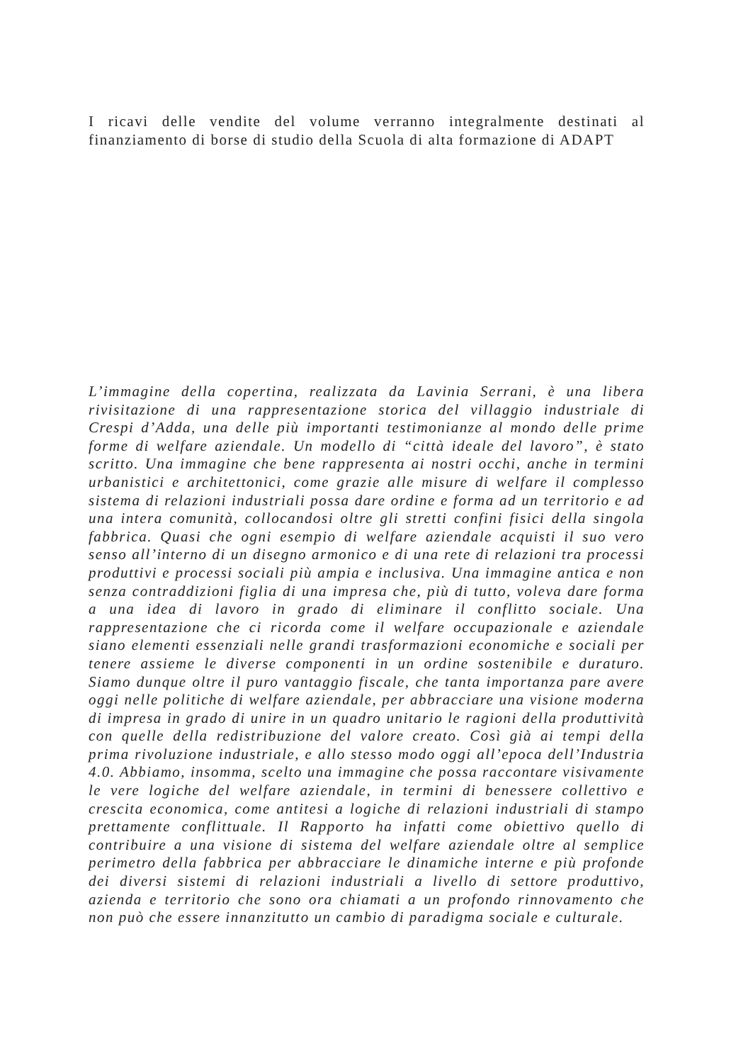I ricavi delle vendite del volume verranno integralmente destinati al finanziamento di borse di studio della Scuola di alta formazione di ADAPT
L’immagine della copertina, realizzata da Lavinia Serrani, è una libera rivisitazione di una rappresentazione storica del villaggio industriale di Crespi d’Adda, una delle più importanti testimonianze al mondo delle prime forme di welfare aziendale. Un modello di “città ideale del lavoro”, è stato scritto. Una immagine che bene rappresenta ai nostri occhi, anche in termini urbanistici e architettonici, come grazie alle misure di welfare il complesso sistema di relazioni industriali possa dare ordine e forma ad un territorio e ad una intera comunità, collocandosi oltre gli stretti confini fisici della singola fabbrica. Quasi che ogni esempio di welfare aziendale acquisti il suo vero senso all’interno di un disegno armonico e di una rete di relazioni tra processi produttivi e processi sociali più ampia e inclusiva. Una immagine antica e non senza contraddizioni figlia di una impresa che, più di tutto, voleva dare forma a una idea di lavoro in grado di eliminare il conflitto sociale. Una rappresentazione che ci ricorda come il welfare occupazionale e aziendale siano elementi essenziali nelle grandi trasformazioni economiche e sociali per tenere assieme le diverse componenti in un ordine sostenibile e duraturo. Siamo dunque oltre il puro vantaggio fiscale, che tanta importanza pare avere oggi nelle politiche di welfare aziendale, per abbracciare una visione moderna di impresa in grado di unire in un quadro unitario le ragioni della produttività con quelle della redistribuzione del valore creato. Così già ai tempi della prima rivoluzione industriale, e allo stesso modo oggi all’epoca dell’Industria 4.0. Abbiamo, insomma, scelto una immagine che possa raccontare visivamente le vere logiche del welfare aziendale, in termini di benessere collettivo e crescita economica, come antitesi a logiche di relazioni industriali di stampo prettamente conflittuale. Il Rapporto ha infatti come obiettivo quello di contribuire a una visione di sistema del welfare aziendale oltre al semplice perimetro della fabbrica per abbracciare le dinamiche interne e più profonde dei diversi sistemi di relazioni industriali a livello di settore produttivo, azienda e territorio che sono ora chiamati a un profondo rinnovamento che non può che essere innanzitutto un cambio di paradigma sociale e culturale.